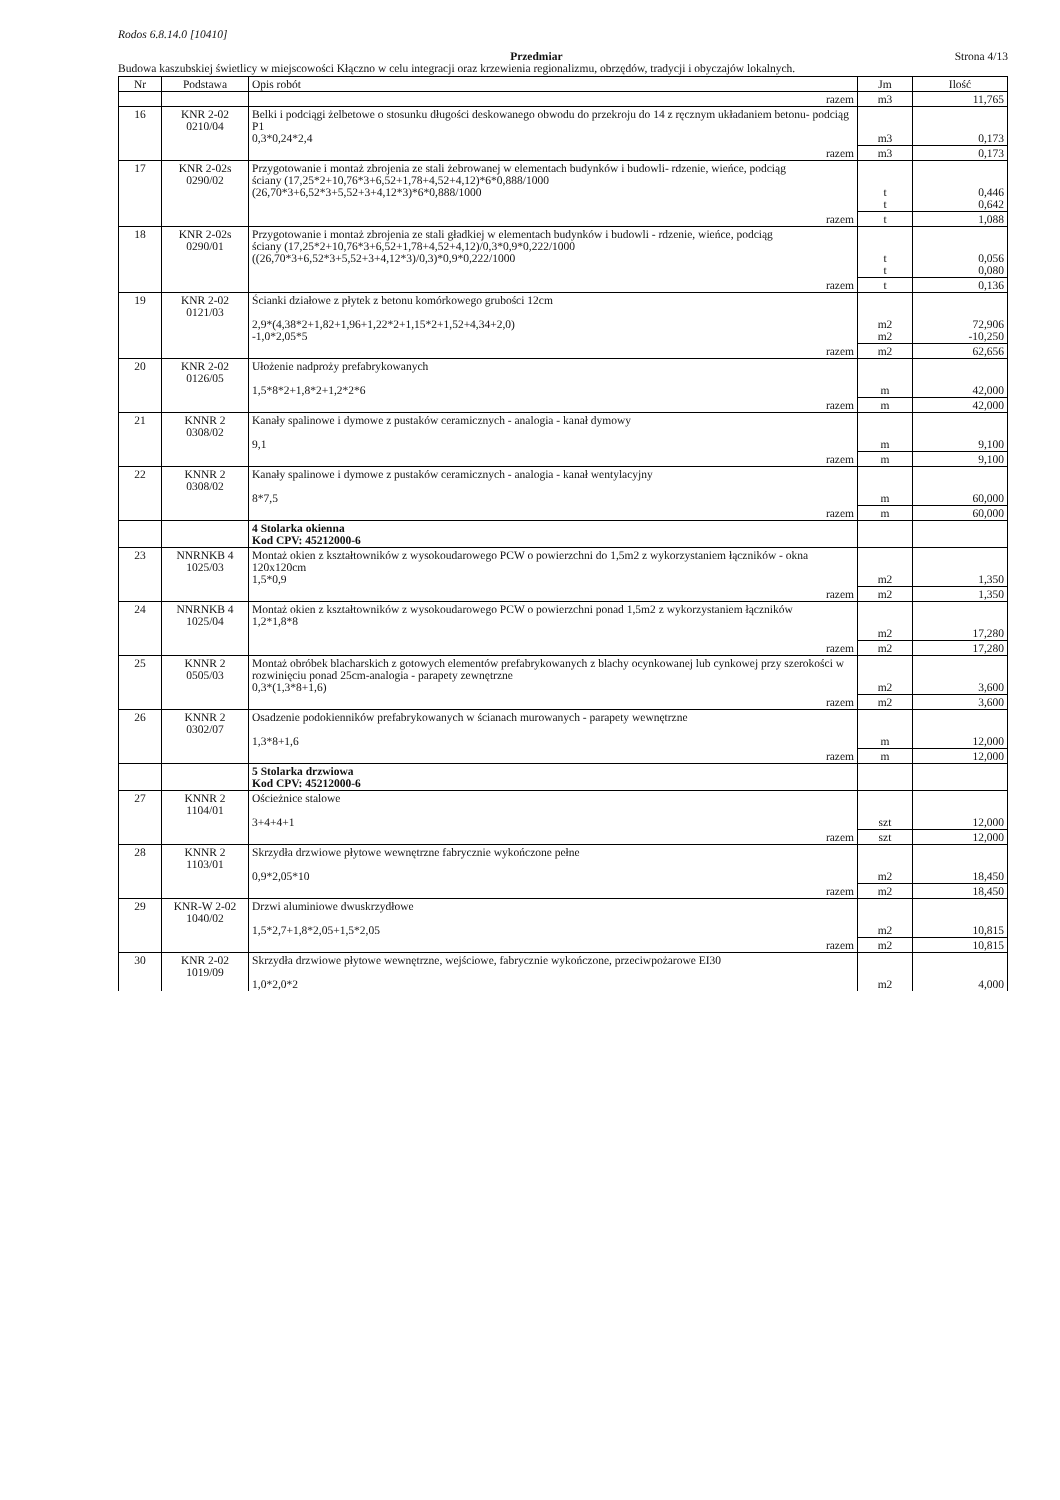Rodos 6.8.14.0 [10410]
Przedmiar Strona 4/13
Budowa kaszubskiej świetlicy w miejscowości Kłączno w celu integracji oraz krzewienia regionalizmu, obrzędów, tradycji i obyczajów lokalnych.
| Nr | Podstawa | Opis robót | Jm | Ilość |
| --- | --- | --- | --- | --- |
| | | razem | m3 | 11,765 |
| 16 | KNR 2-02 0210/04 | Belki i podciągi żelbetowe o stosunku długości deskowanego obwodu do przekroju do 14 z ręcznym układaniem betonu- podciąg P1 0,3*0,24*2,4 | m3 | 0,173 |
| | | razem | m3 | 0,173 |
| 17 | KNR 2-02s 0290/02 | Przygotowanie i montaż zbrojenia ze stali żebrowanej w elementach budynków i budowli- rdzenie, wieńce, podciąg ściany (17,25*2+10,76*3+6,52+1,78+4,52+4,12)*6*0,888/1000 (26,70*3+6,52*3+5,52+3+4,12*3)*6*0,888/1000 | t t | 0,446 0,642 |
| | | razem | t | 1,088 |
| 18 | KNR 2-02s 0290/01 | Przygotowanie i montaż zbrojenia ze stali gładkiej w elementach budynków i budowli - rdzenie, wieńce, podciąg ściany (17,25*2+10,76*3+6,52+1,78+4,52+4,12)/0,3*0,9*0,222/1000 ((26,70*3+6,52*3+5,52+3+4,12*3)/0,3)*0,9*0,222/1000 | t t | 0,056 0,080 |
| | | razem | t | 0,136 |
| 19 | KNR 2-02 0121/03 | Ścianki działowe z płytek z betonu komórkowego grubości 12cm 2,9*(4,38*2+1,82+1,96+1,22*2+1,15*2+1,52+4,34+2,0) -1,0*2,05*5 | m2 m2 | 72,906 -10,250 |
| | | razem | m2 | 62,656 |
| 20 | KNR 2-02 0126/05 | Ułożenie nadproży prefabrykowanych 1,5*8*2+1,8*2+1,2*2*6 | m | 42,000 |
| | | razem | m | 42,000 |
| 21 | KNNR 2 0308/02 | Kanały spalinowe i dymowe z pustaków ceramicznych - analogia - kanał dymowy 9,1 | m | 9,100 |
| | | razem | m | 9,100 |
| 22 | KNNR 2 0308/02 | Kanały spalinowe i dymowe z pustaków ceramicznych - analogia - kanał wentylacyjny 8*7,5 | m | 60,000 |
| | | razem | m | 60,000 |
| | | 4 Stolarka okienna Kod CPV: 45212000-6 | | |
| 23 | NNRNKB 4 1025/03 | Montaż okien z kształtowników z wysokoudarowego PCW o powierzchni do 1,5m2 z wykorzystaniem łączników - okna 120x120cm 1,5*0,9 | m2 | 1,350 |
| | | razem | m2 | 1,350 |
| 24 | NNRNKB 4 1025/04 | Montaż okien z kształtowników z wysokoudarowego PCW o powierzchni ponad 1,5m2 z wykorzystaniem łączników 1,2*1,8*8 | m2 | 17,280 |
| | | razem | m2 | 17,280 |
| 25 | KNNR 2 0505/03 | Montaż obróbek blacharskich z gotowych elementów prefabrykowanych z blachy ocynkowanej lub cynkowej przy szerokości w rozwinięciu ponad 25cm-analogia - parapety zewnętrzne 0,3*(1,3*8+1,6) | m2 | 3,600 |
| | | razem | m2 | 3,600 |
| 26 | KNNR 2 0302/07 | Osadzenie podokienników prefabrykowanych w ścianach murowanych - parapety wewnętrzne 1,3*8+1,6 | m | 12,000 |
| | | razem | m | 12,000 |
| | | 5 Stolarka drzwiowa Kod CPV: 45212000-6 | | |
| 27 | KNNR 2 1104/01 | Ościeżnice stalowe 3+4+4+1 | szt | 12,000 |
| | | razem | szt | 12,000 |
| 28 | KNNR 2 1103/01 | Skrzydła drzwiowe płytowe wewnętrzne fabrycznie wykończone pełne 0,9*2,05*10 | m2 | 18,450 |
| | | razem | m2 | 18,450 |
| 29 | KNR-W 2-02 1040/02 | Drzwi aluminiowe dwuskrzydłowe 1,5*2,7+1,8*2,05+1,5*2,05 | m2 | 10,815 |
| | | razem | m2 | 10,815 |
| 30 | KNR 2-02 1019/09 | Skrzydła drzwiowe płytowe wewnętrzne, wejściowe, fabrycznie wykończone, przeciwpożarowe EI30 1,0*2,0*2 | m2 | 4,000 |